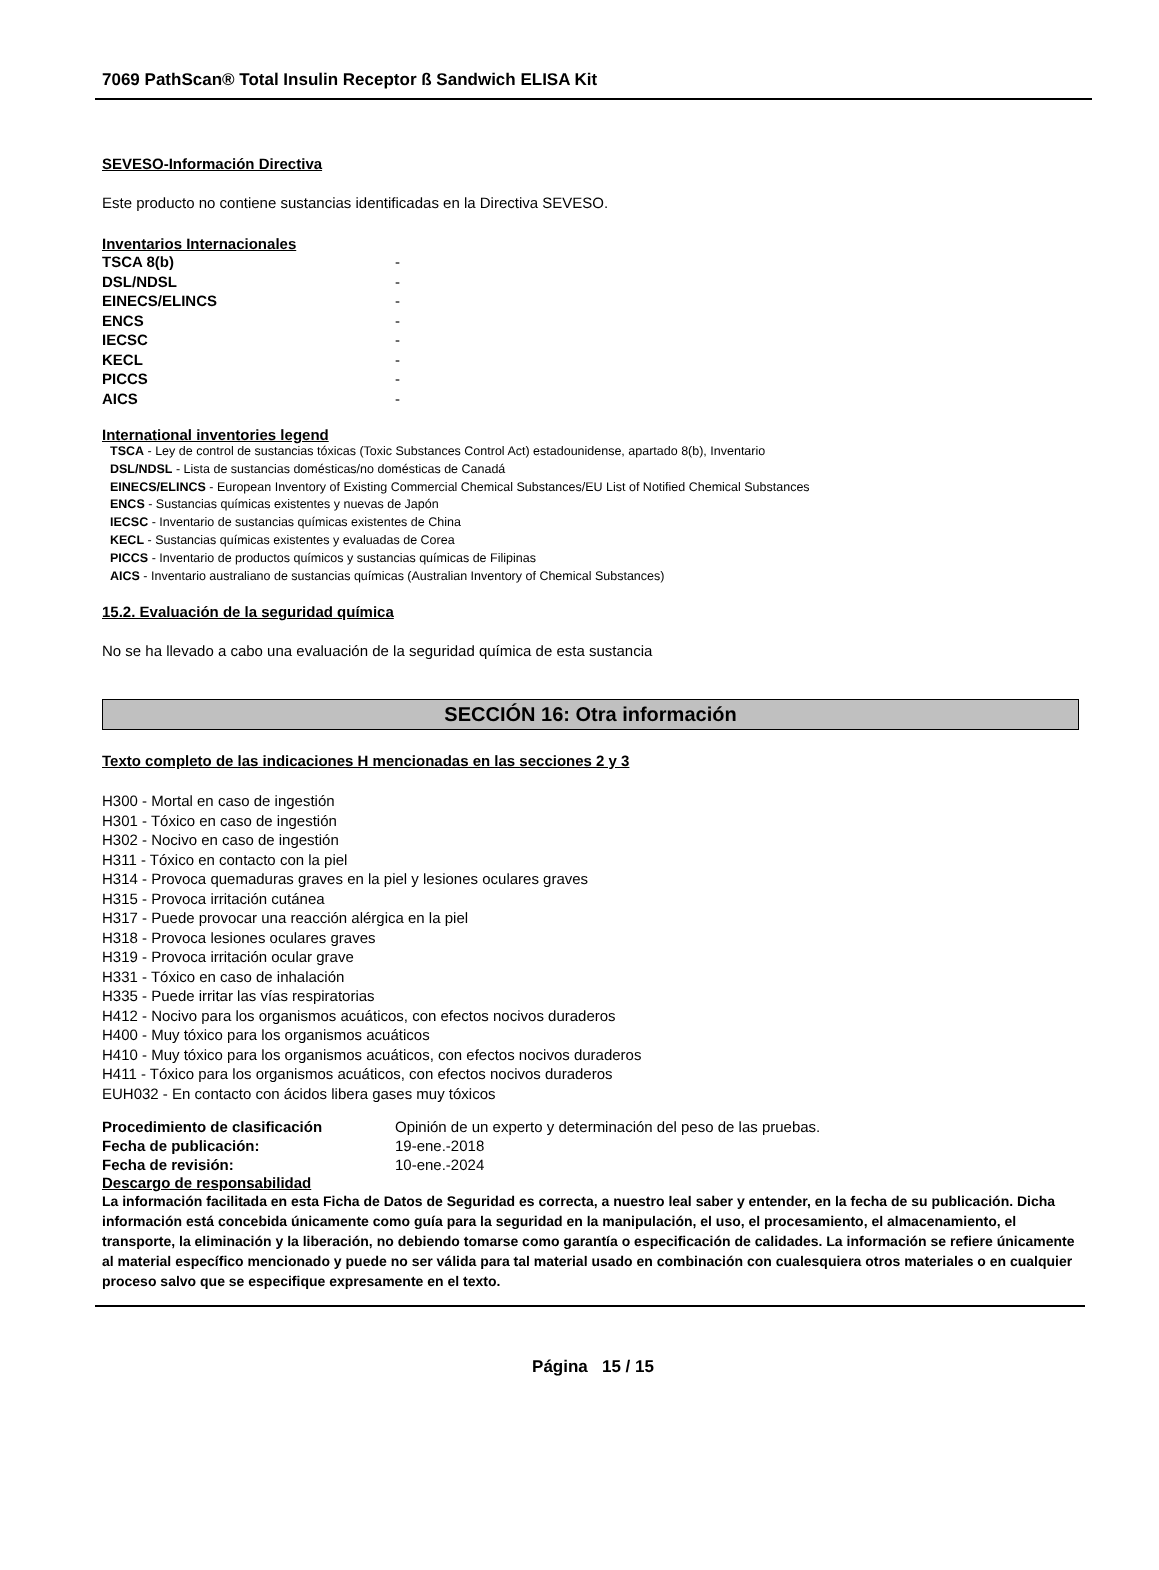7069 PathScan® Total Insulin Receptor ß Sandwich ELISA Kit
SEVESO-Información Directiva
Este producto no contiene sustancias identificadas en la Directiva SEVESO.
Inventarios Internacionales
| TSCA 8(b) | - |
| DSL/NDSL | - |
| EINECS/ELINCS | - |
| ENCS | - |
| IECSC | - |
| KECL | - |
| PICCS | - |
| AICS | - |
International inventories legend
TSCA - Ley de control de sustancias tóxicas (Toxic Substances Control Act) estadounidense, apartado 8(b), Inventario
DSL/NDSL - Lista de sustancias domésticas/no domésticas de Canadá
EINECS/ELINCS - European Inventory of Existing Commercial Chemical Substances/EU List of Notified Chemical Substances
ENCS - Sustancias químicas existentes y nuevas de Japón
IECSC - Inventario de sustancias químicas existentes de China
KECL - Sustancias químicas existentes y evaluadas de Corea
PICCS - Inventario de productos químicos y sustancias químicas de Filipinas
AICS - Inventario australiano de sustancias químicas (Australian Inventory of Chemical Substances)
15.2. Evaluación de la seguridad química
No se ha llevado a cabo una evaluación de la seguridad química de esta sustancia
SECCIÓN 16: Otra información
Texto completo de las indicaciones H mencionadas en las secciones 2 y 3
H300 - Mortal en caso de ingestión
H301 - Tóxico en caso de ingestión
H302 - Nocivo en caso de ingestión
H311 - Tóxico en contacto con la piel
H314 - Provoca quemaduras graves en la piel y lesiones oculares graves
H315 - Provoca irritación cutánea
H317 - Puede provocar una reacción alérgica en la piel
H318 - Provoca lesiones oculares graves
H319 - Provoca irritación ocular grave
H331 - Tóxico en caso de inhalación
H335 - Puede irritar las vías respiratorias
H412 - Nocivo para los organismos acuáticos, con efectos nocivos duraderos
H400 - Muy tóxico para los organismos acuáticos
H410 - Muy tóxico para los organismos acuáticos, con efectos nocivos duraderos
H411 - Tóxico para los organismos acuáticos, con efectos nocivos duraderos
EUH032 - En contacto con ácidos libera gases muy tóxicos
| Procedimiento de clasificación | Opinión de un experto y determinación del peso de las pruebas. |
| Fecha de publicación: | 19-ene.-2018 |
| Fecha de revisión: | 10-ene.-2024 |
Descargo de responsabilidad
La información facilitada en esta Ficha de Datos de Seguridad es correcta, a nuestro leal saber y entender, en la fecha de su publicación. Dicha información está concebida únicamente como guía para la seguridad en la manipulación, el uso, el procesamiento, el almacenamiento, el transporte, la eliminación y la liberación, no debiendo tomarse como garantía o especificación de calidades. La información se refiere únicamente al material específico mencionado y puede no ser válida para tal material usado en combinación con cualesquiera otros materiales o en cualquier proceso salvo que se especifique expresamente en el texto.
Página 15 / 15